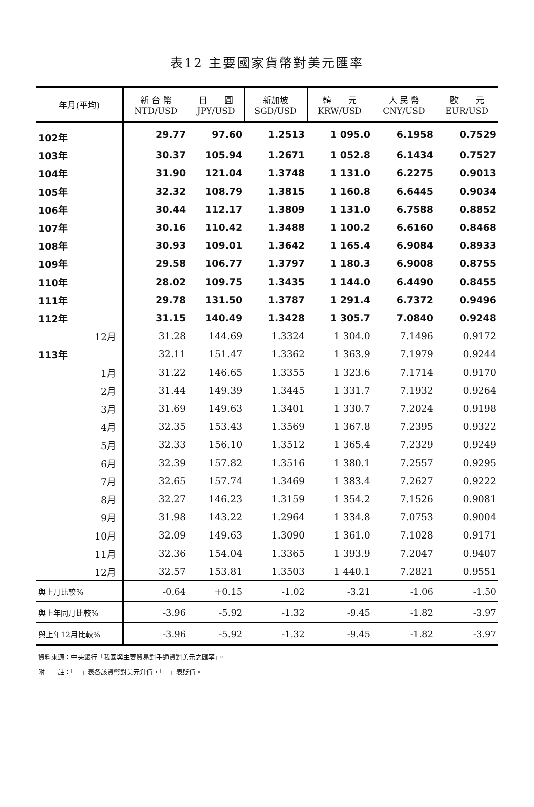表12 主要國家貨幣對美元匯率
| 年月(平均) | 新 台 幣 NTD/USD | 日 圓 JPY/USD | 新加坡 SGD/USD | 韓 元 KRW/USD | 人 民 幣 CNY/USD | 歐 元 EUR/USD |
| --- | --- | --- | --- | --- | --- | --- |
| 102年 | 29.77 | 97.60 | 1.2513 | 1 095.0 | 6.1958 | 0.7529 |
| 103年 | 30.37 | 105.94 | 1.2671 | 1 052.8 | 6.1434 | 0.7527 |
| 104年 | 31.90 | 121.04 | 1.3748 | 1 131.0 | 6.2275 | 0.9013 |
| 105年 | 32.32 | 108.79 | 1.3815 | 1 160.8 | 6.6445 | 0.9034 |
| 106年 | 30.44 | 112.17 | 1.3809 | 1 131.0 | 6.7588 | 0.8852 |
| 107年 | 30.16 | 110.42 | 1.3488 | 1 100.2 | 6.6160 | 0.8468 |
| 108年 | 30.93 | 109.01 | 1.3642 | 1 165.4 | 6.9084 | 0.8933 |
| 109年 | 29.58 | 106.77 | 1.3797 | 1 180.3 | 6.9008 | 0.8755 |
| 110年 | 28.02 | 109.75 | 1.3435 | 1 144.0 | 6.4490 | 0.8455 |
| 111年 | 29.78 | 131.50 | 1.3787 | 1 291.4 | 6.7372 | 0.9496 |
| 112年 | 31.15 | 140.49 | 1.3428 | 1 305.7 | 7.0840 | 0.9248 |
| 12月 | 31.28 | 144.69 | 1.3324 | 1 304.0 | 7.1496 | 0.9172 |
| 113年 | 32.11 | 151.47 | 1.3362 | 1 363.9 | 7.1979 | 0.9244 |
| 1月 | 31.22 | 146.65 | 1.3355 | 1 323.6 | 7.1714 | 0.9170 |
| 2月 | 31.44 | 149.39 | 1.3445 | 1 331.7 | 7.1932 | 0.9264 |
| 3月 | 31.69 | 149.63 | 1.3401 | 1 330.7 | 7.2024 | 0.9198 |
| 4月 | 32.35 | 153.43 | 1.3569 | 1 367.8 | 7.2395 | 0.9322 |
| 5月 | 32.33 | 156.10 | 1.3512 | 1 365.4 | 7.2329 | 0.9249 |
| 6月 | 32.39 | 157.82 | 1.3516 | 1 380.1 | 7.2557 | 0.9295 |
| 7月 | 32.65 | 157.74 | 1.3469 | 1 383.4 | 7.2627 | 0.9222 |
| 8月 | 32.27 | 146.23 | 1.3159 | 1 354.2 | 7.1526 | 0.9081 |
| 9月 | 31.98 | 143.22 | 1.2964 | 1 334.8 | 7.0753 | 0.9004 |
| 10月 | 32.09 | 149.63 | 1.3090 | 1 361.0 | 7.1028 | 0.9171 |
| 11月 | 32.36 | 154.04 | 1.3365 | 1 393.9 | 7.2047 | 0.9407 |
| 12月 | 32.57 | 153.81 | 1.3503 | 1 440.1 | 7.2821 | 0.9551 |
| 與上月比較% | -0.64 | +0.15 | -1.02 | -3.21 | -1.06 | -1.50 |
| 與上年同月比較% | -3.96 | -5.92 | -1.32 | -9.45 | -1.82 | -3.97 |
| 與上年12月比較% | -3.96 | -5.92 | -1.32 | -9.45 | -1.82 | -3.97 |
資料來源：中央銀行「我國與主要貿易對手通貨對美元之匯率」。
附　　註：「＋」表各該貨幣對美元升值，「－」表貶值。